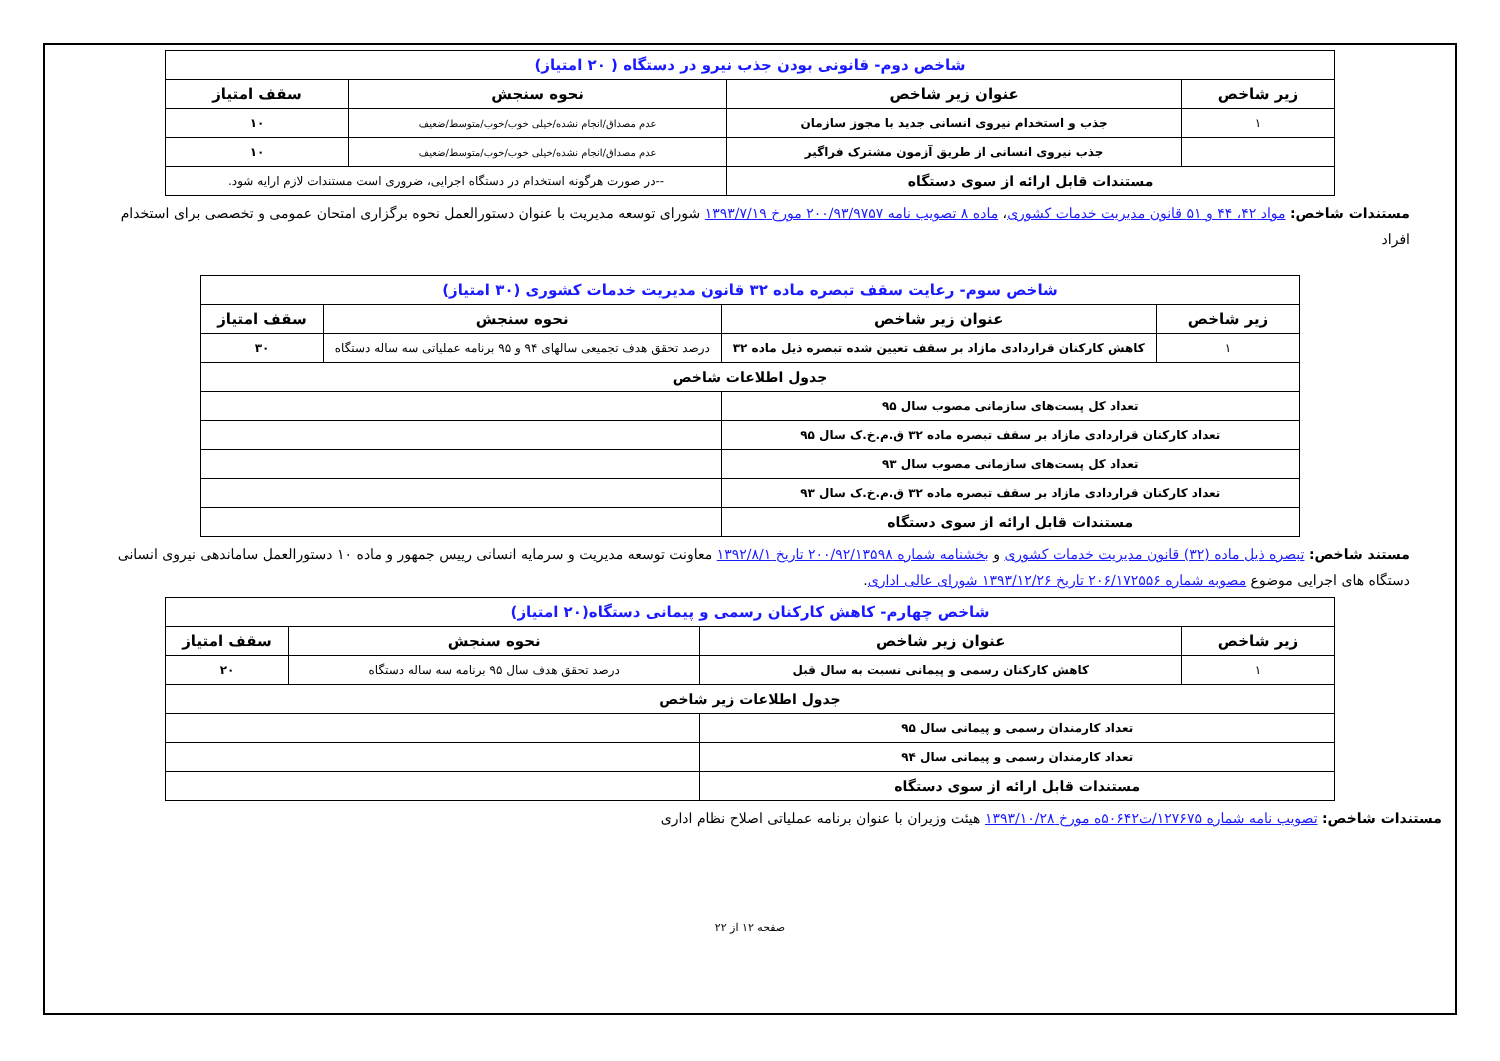| شاخص دوم- قانونی بودن جذب نیرو در دستگاه ( ۲۰ امتیاز) | | | |
| زیر شاخص | عنوان زیر شاخص | نحوه سنجش | سقف امتیاز |
| ۱ | جذب و استخدام نیروی انسانی جدید با مجوز سازمان | عدم مصداق/انجام نشده/خیلی خوب/خوب/متوسط/ضعیف | ۱۰ |
| | جذب نیروی انسانی از طریق آزمون مشترک فراگیر | عدم مصداق/انجام نشده/خیلی خوب/خوب/متوسط/ضعیف | ۱۰ |
| مستندات قابل ارائه از سوی دستگاه | | --در صورت هرگونه استخدام در دستگاه اجرایی، ضروری است مستندات لازم ارایه شود. | |
مستندات شاخص: مواد ۴۲، ۴۴ و ۵۱ قانون مدیریت خدمات کشوری، ماده ۸ تصویب نامه ۲۰۰/۹۳/۹۷۵۷ مورخ ۱۳۹۳/۷/۱۹ شورای توسعه مدیریت با عنوان دستورالعمل نحوه برگزاری امتحان عمومی و تخصصی برای استخدام افراد
| شاخص سوم- رعایت سقف تبصره ماده ۳۲ قانون مدیریت خدمات کشوری (۳۰ امتیاز) | | | |
| زیر شاخص | عنوان زیر شاخص | نحوه سنجش | سقف امتیاز |
| ۱ | کاهش کارکنان قراردادی مازاد بر سقف تعیین شده تبصره ذیل ماده ۳۲ | درصد تحقق هدف تجمیعی سالهای ۹۴ و ۹۵ برنامه عملیاتی سه ساله دستگاه | ۳۰ |
| جدول اطلاعات شاخص | | | |
| تعداد کل پست‌های سازمانی مصوب سال ۹۵ | | | |
| تعداد کارکنان قراردادی مازاد بر سقف تبصره ماده ۳۲ ق.م.خ.ک سال ۹۵ | | | |
| تعداد کل پست‌های سازمانی مصوب سال ۹۳ | | | |
| تعداد کارکنان قراردادی مازاد بر سقف تبصره ماده ۳۲ ق.م.خ.ک سال ۹۳ | | | |
| مستندات قابل ارائه از سوی دستگاه | | | |
مستند شاخص: تبصره ذیل ماده (۳۲) قانون مدیریت خدمات کشوری و بخشنامه شماره ۲۰۰/۹۲/۱۳۵۹۸ تاریخ ۱۳۹۲/۸/۱ معاونت توسعه مدیریت و سرمایه انسانی رییس جمهور و ماده ۱۰ دستورالعمل ساماندهی نیروی انسانی دستگاه های اجرایی موضوع مصوبه شماره ۲۰۶/۱۷۲۵۵۶ تاریخ ۱۳۹۳/۱۲/۲۶ شورای عالی اداری.
| شاخص چهارم- کاهش کارکنان رسمی و پیمانی دستگاه(۲۰ امتیاز) | | | |
| زیر شاخص | عنوان زیر شاخص | نحوه سنجش | سقف امتیاز |
| ۱ | کاهش کارکنان رسمی و پیمانی نسبت به سال قبل | درصد تحقق هدف سال ۹۵ برنامه سه ساله دستگاه | ۲۰ |
| جدول اطلاعات زیر شاخص | | | |
| تعداد کارمندان رسمی و پیمانی سال ۹۵ | | | |
| تعداد کارمندان رسمی و پیمانی سال ۹۴ | | | |
| مستندات قابل ارائه از سوی دستگاه | | | |
مستندات شاخص: تصویب نامه شماره ۱۲۷۶۷۵/ت۵۰۶۴۲ه مورخ ۱۳۹۳/۱۰/۲۸ هیئت وزیران با عنوان برنامه عملیاتی اصلاح نظام اداری
صفحه ۱۲ از ۲۲